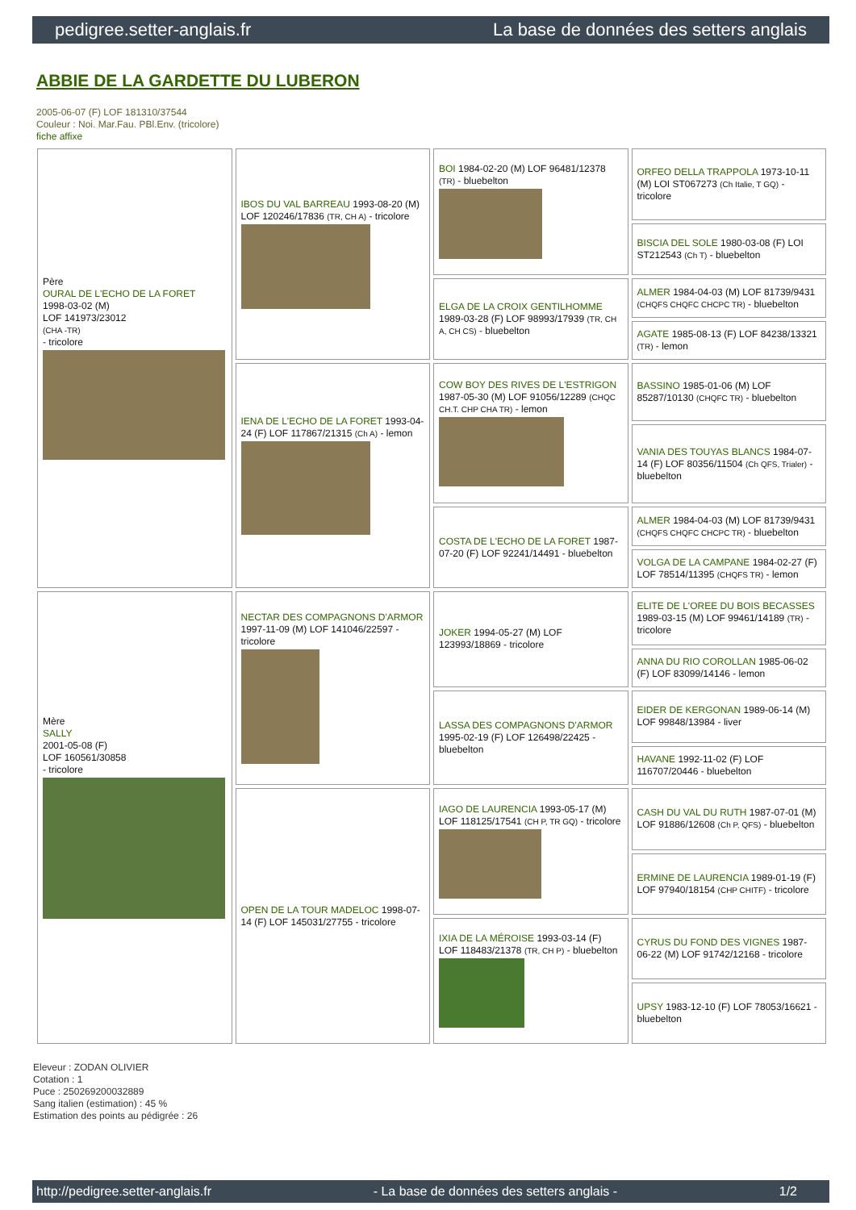pedigree.setter-anglais.fr La base de données des setters anglais
ABBIE DE LA GARDETTE DU LUBERON
2005-06-07 (F) LOF 181310/37544
Couleur : Noi. Mar.Fau. PBl.Env. (tricolore)
fiche affixe
| Père OURAL DE L'ECHO DE LA FORET 1998-03-02 (M) LOF 141973/23012 (CHA -TR) - tricolore | IBOS DU VAL BARREAU 1993-08-20 (M) LOF 120246/17836 (TR, CH A) - tricolore | BOI 1984-02-20 (M) LOF 96481/12378 (TR) - bluebelton | ORFEO DELLA TRAPPOLA 1973-10-11 (M) LOI ST067273 (Ch Italie, T GQ) - tricolore |
| | | | BISCIA DEL SOLE 1980-03-08 (F) LOI ST212543 (Ch T) - bluebelton |
| | | ELGA DE LA CROIX GENTILHOMME 1989-03-28 (F) LOF 98993/17939 (TR, CH A, CH CS) - bluebelton | ALMER 1984-04-03 (M) LOF 81739/9431 (CHQFS CHQFC CHCPC TR) - bluebelton |
| | | | AGATE 1985-08-13 (F) LOF 84238/13321 (TR) - lemon |
| | IENA DE L'ECHO DE LA FORET 1993-04-24 (F) LOF 117867/21315 (Ch A) - lemon | COW BOY DES RIVES DE L'ESTRIGON 1987-05-30 (M) LOF 91056/12289 (CHQC CH.T. CHP CHA TR) - lemon | BASSINO 1985-01-06 (M) LOF 85287/10130 (CHQFC TR) - bluebelton |
| | | | VANIA DES TOUYAS BLANCS 1984-07-14 (F) LOF 80356/11504 (Ch QFS, Trialer) - bluebelton |
| | | COSTA DE L'ECHO DE LA FORET 1987-07-20 (F) LOF 92241/14491 - bluebelton | ALMER 1984-04-03 (M) LOF 81739/9431 (CHQFS CHQFC CHCPC TR) - bluebelton |
| | | | VOLGA DE LA CAMPANE 1984-02-27 (F) LOF 78514/11395 (CHQFS TR) - lemon |
| Mère SALLY 2001-05-08 (F) LOF 160561/30858 - tricolore | NECTAR DES COMPAGNONS D'ARMOR 1997-11-09 (M) LOF 141046/22597 - tricolore | JOKER 1994-05-27 (M) LOF 123993/18869 - tricolore | ELITE DE L'OREE DU BOIS BECASSES 1989-03-15 (M) LOF 99461/14189 (TR) - tricolore |
| | | | ANNA DU RIO COROLLAN 1985-06-02 (F) LOF 83099/14146 - lemon |
| | | LASSA DES COMPAGNONS D'ARMOR 1995-02-19 (F) LOF 126498/22425 - bluebelton | EIDER DE KERGONAN 1989-06-14 (M) LOF 99848/13984 - liver |
| | | | HAVANE 1992-11-02 (F) LOF 116707/20446 - bluebelton |
| | OPEN DE LA TOUR MADELOC 1998-07-14 (F) LOF 145031/27755 - tricolore | IAGO DE LAURENCIA 1993-05-17 (M) LOF 118125/17541 (CH P, TR GQ) - tricolore | CASH DU VAL DU RUTH 1987-07-01 (M) LOF 91886/12608 (Ch P, QFS) - bluebelton |
| | | | ERMINE DE LAURENCIA 1989-01-19 (F) LOF 97940/18154 (CHP CHITF) - tricolore |
| | | IXIA DE LA MÉROISE 1993-03-14 (F) LOF 118483/21378 (TR, CH P) - bluebelton | CYRUS DU FOND DES VIGNES 1987-06-22 (M) LOF 91742/12168 - tricolore |
| | | | UPSY 1983-12-10 (F) LOF 78053/16621 - bluebelton |
Eleveur : ZODAN OLIVIER
Cotation : 1
Puce : 250269200032889
Sang italien (estimation) : 45 %
Estimation des points au pédigrée : 26
http://pedigree.setter-anglais.fr - La base de données des setters anglais - 1/2